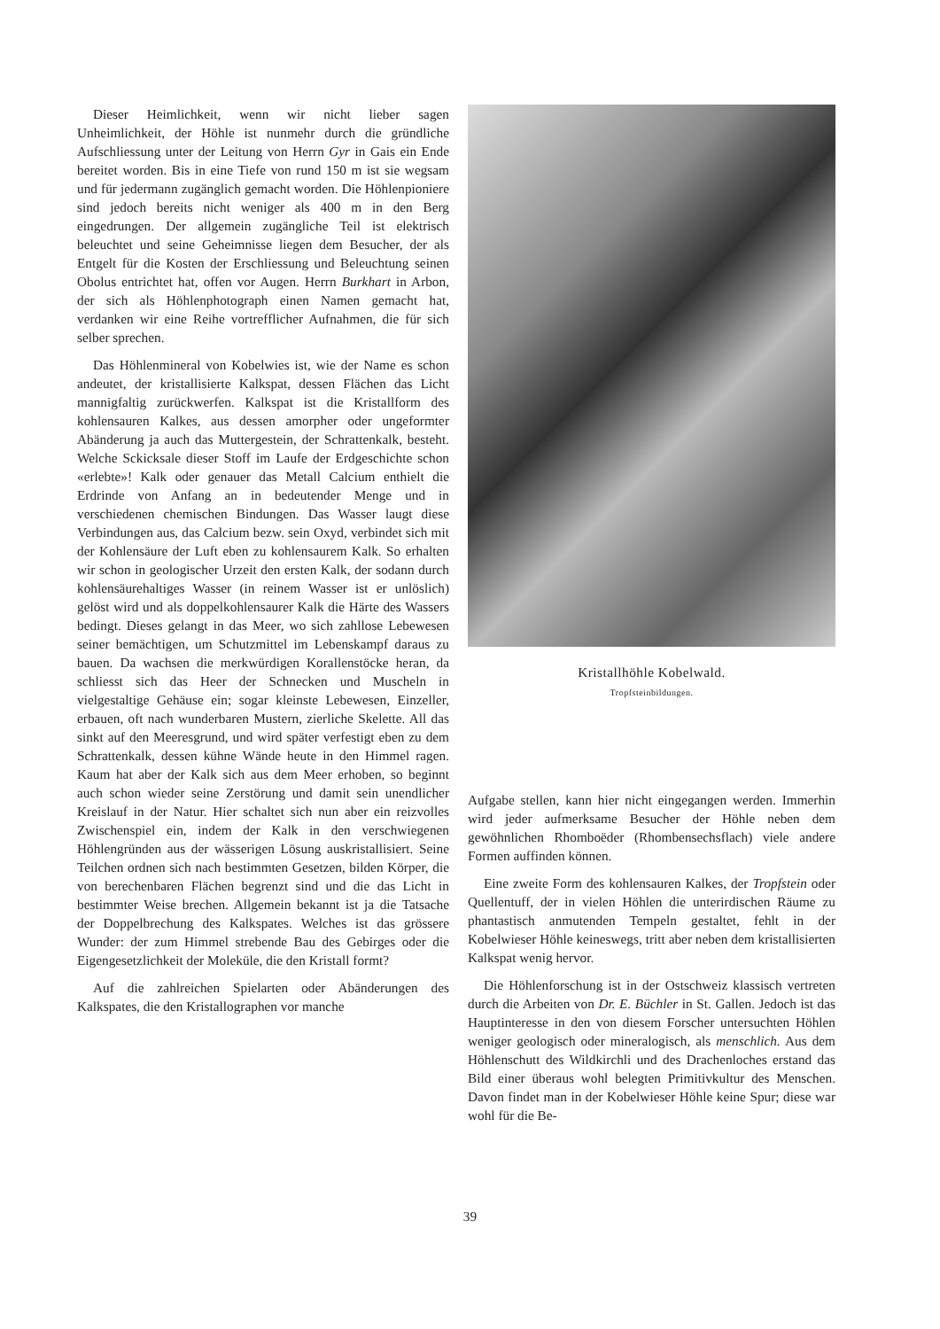Dieser Heimlichkeit, wenn wir nicht lieber sagen Unheimlichkeit, der Höhle ist nunmehr durch die gründliche Aufschliessung unter der Leitung von Herrn Gyr in Gais ein Ende bereitet worden. Bis in eine Tiefe von rund 150 m ist sie wegsam und für jedermann zugänglich gemacht worden. Die Höhlenpioniere sind jedoch bereits nicht weniger als 400 m in den Berg eingedrungen. Der allgemein zugängliche Teil ist elektrisch beleuchtet und seine Geheimnisse liegen dem Besucher, der als Entgelt für die Kosten der Erschliessung und Beleuchtung seinen Obolus entrichtet hat, offen vor Augen. Herrn Burkhart in Arbon, der sich als Höhlenphotograph einen Namen gemacht hat, verdanken wir eine Reihe vortrefflicher Aufnahmen, die für sich selber sprechen.
Das Höhlenmineral von Kobelwies ist, wie der Name es schon andeutet, der kristallisierte Kalkspat, dessen Flächen das Licht mannigfaltig zurückwerfen. Kalkspat ist die Kristallform des kohlensauren Kalkes, aus dessen amorpher oder ungeformter Abänderung ja auch das Muttergestein, der Schrattenkalk, besteht. Welche Sckicksale dieser Stoff im Laufe der Erdgeschichte schon «erlebte»! Kalk oder genauer das Metall Calcium enthielt die Erdrinde von Anfang an in bedeutender Menge und in verschiedenen chemischen Bindungen. Das Wasser laugt diese Verbindungen aus, das Calcium bezw. sein Oxyd, verbindet sich mit der Kohlensäure der Luft eben zu kohlensaurem Kalk. So erhalten wir schon in geologischer Urzeit den ersten Kalk, der sodann durch kohlensäurehaltiges Wasser (in reinem Wasser ist er unlöslich) gelöst wird und als doppelkohlensaurer Kalk die Härte des Wassers bedingt. Dieses gelangt in das Meer, wo sich zahllose Lebewesen seiner bemächtigen, um Schutzmittel im Lebenskampf daraus zu bauen. Da wachsen die merkwürdigen Korallenstöcke heran, da schliesst sich das Heer der Schnecken und Muscheln in vielgestaltige Gehäuse ein; sogar kleinste Lebewesen, Einzeller, erbauen, oft nach wunderbaren Mustern, zierliche Skelette. All das sinkt auf den Meeresgrund, und wird später verfestigt eben zu dem Schrattenkalk, dessen kühne Wände heute in den Himmel ragen. Kaum hat aber der Kalk sich aus dem Meer erhoben, so beginnt auch schon wieder seine Zerstörung und damit sein unendlicher Kreislauf in der Natur. Hier schaltet sich nun aber ein reizvolles Zwischenspiel ein, indem der Kalk in den verschwiegenen Höhlengründen aus der wässerigen Lösung auskristallisiert. Seine Teilchen ordnen sich nach bestimmten Gesetzen, bilden Körper, die von berechenbaren Flächen begrenzt sind und die das Licht in bestimmter Weise brechen. Allgemein bekannt ist ja die Tatsache der Doppelbrechung des Kalkspates. Welches ist das grössere Wunder: der zum Himmel strebende Bau des Gebirges oder die Eigengesetzlichkeit der Moleküle, die den Kristall formt?
Auf die zahlreichen Spielarten oder Abänderungen des Kalkspates, die den Kristallographen vor manche
Kristallhöhle Kobelwald.
Tropfsteinbildungen.
Aufgabe stellen, kann hier nicht eingegangen werden. Immerhin wird jeder aufmerksame Besucher der Höhle neben dem gewöhnlichen Rhomboëder (Rhombensechsflach) viele andere Formen auffinden können.
Eine zweite Form des kohlensauren Kalkes, der Tropfstein oder Quellentuff, der in vielen Höhlen die unterirdischen Räume zu phantastisch anmutenden Tempeln gestaltet, fehlt in der Kobelwieser Höhle keineswegs, tritt aber neben dem kristallisierten Kalkspat wenig hervor.
Die Höhlenforschung ist in der Ostschweiz klassisch vertreten durch die Arbeiten von Dr. E. Büchler in St. Gallen. Jedoch ist das Hauptinteresse in den von diesem Forscher untersuchten Höhlen weniger geologisch oder mineralogisch, als menschlich. Aus dem Höhlenschutt des Wildkirchli und des Drachenloches erstand das Bild einer überaus wohl belegten Primitivkultur des Menschen. Davon findet man in der Kobelwieser Höhle keine Spur; diese war wohl für die Be-
39